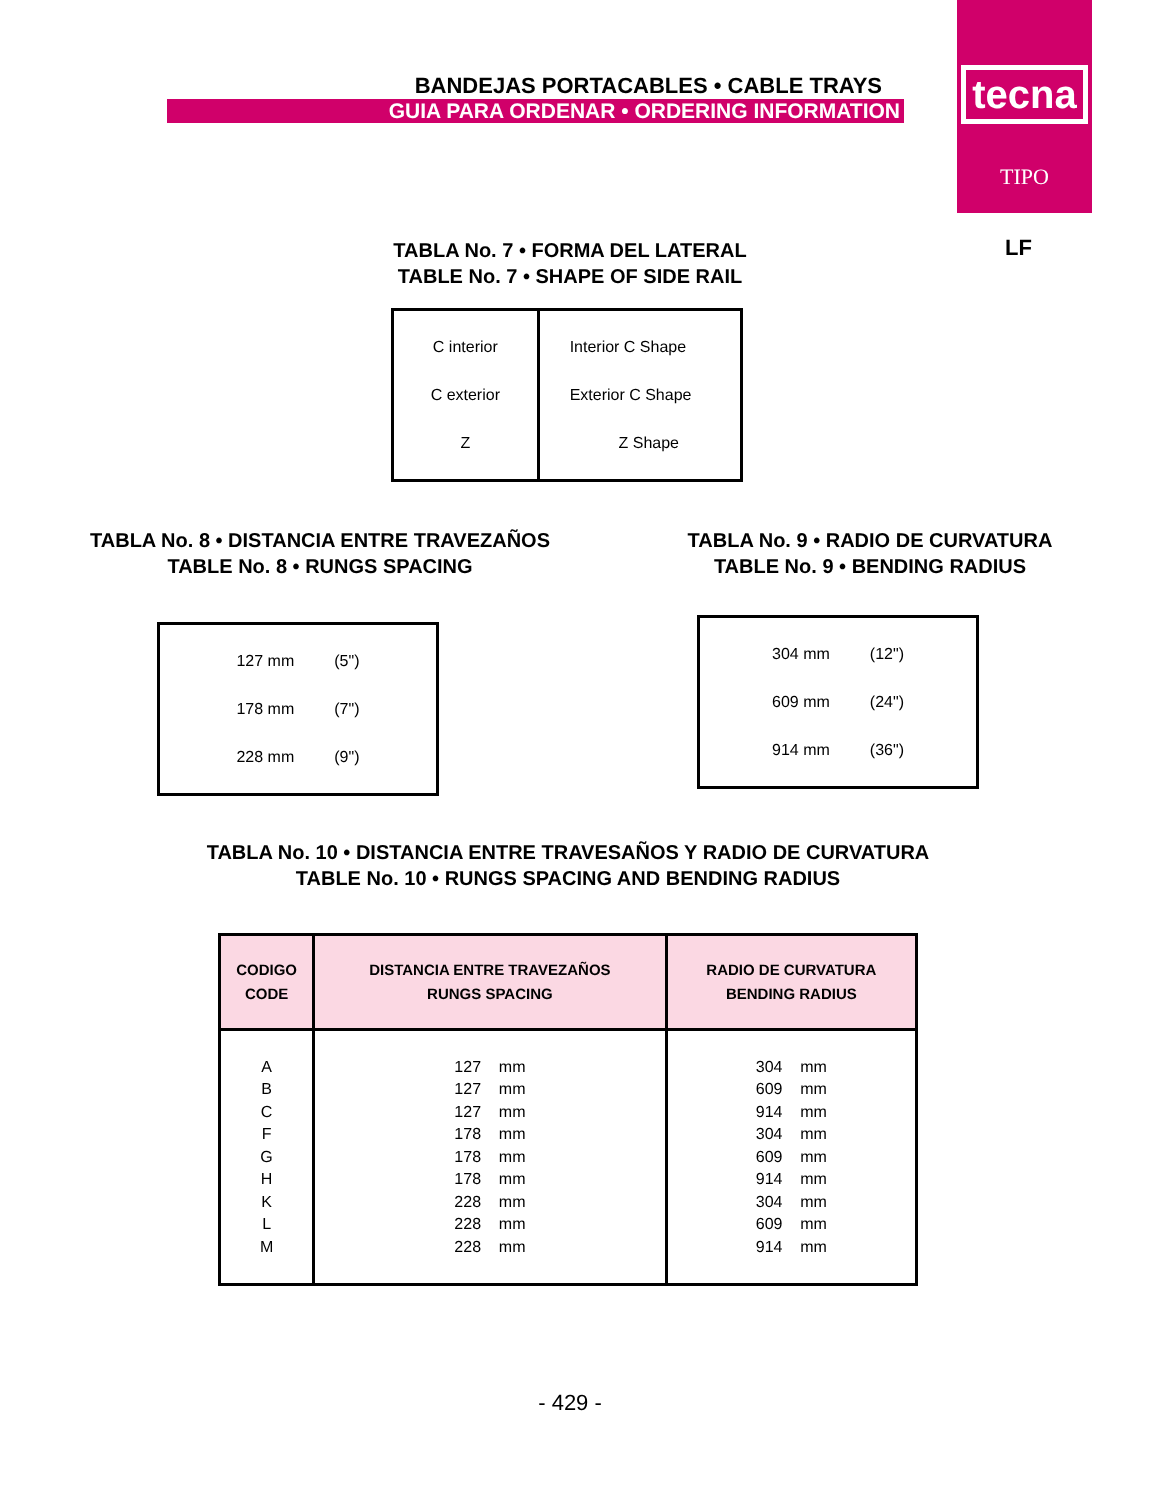BANDEJAS PORTACABLES • CABLE TRAYS
GUIA PARA ORDENAR • ORDERING INFORMATION
tecna
TIPO
LF
TABLA No. 7 • FORMA DEL LATERAL
TABLE No. 7 • SHAPE OF SIDE RAIL
| C interior C exterior Z | Interior C Shape Exterior C Shape Z Shape |
TABLA No. 8 • DISTANCIA ENTRE TRAVEZAÑOS
TABLE No. 8 • RUNGS SPACING
TABLA No. 9 • RADIO DE CURVATURA
TABLE No. 9 • BENDING RADIUS
| 127 mm (5") 178 mm (7") 228 mm (9") |
| 304 mm (12") 609 mm (24") 914 mm (36") |
TABLA No. 10 • DISTANCIA ENTRE TRAVESAÑOS Y RADIO DE CURVATURA
TABLE No. 10 • RUNGS SPACING AND BENDING RADIUS
| CODIGO CODE | DISTANCIA ENTRE TRAVEZAÑOS RUNGS SPACING | RADIO DE CURVATURA BENDING RADIUS |
| --- | --- | --- |
| A B C F G H K L M | 127 mm 127 mm 127 mm 178 mm 178 mm 178 mm 228 mm 228 mm 228 mm | 304 mm 609 mm 914 mm 304 mm 609 mm 914 mm 304 mm 609 mm 914 mm |
- 429 -